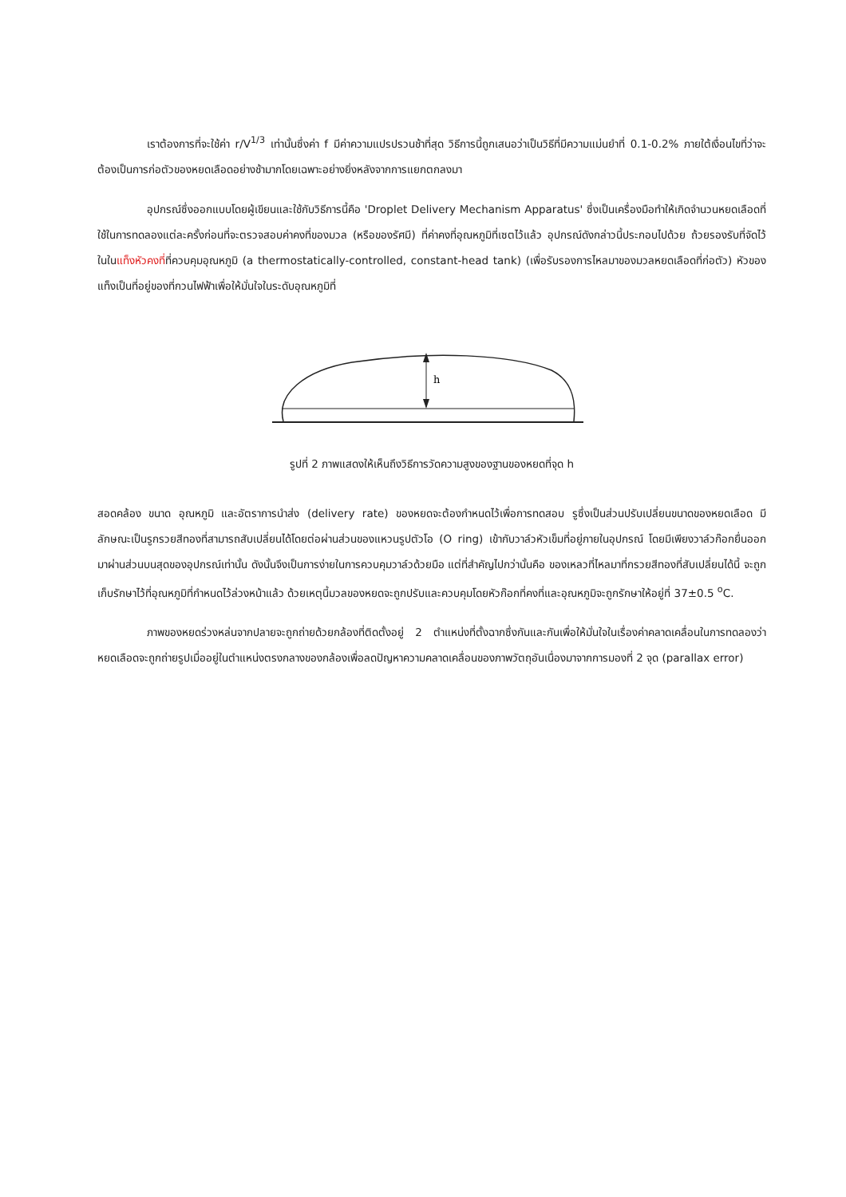เราต้องการที่จะใช้ค่า r/V<sup>1/3</sup> เท่านั้นซึ่งค่า f มีค่าความแปรปรวนช้าที่สุด วิธีการนี้ถูกเสนอว่าเป็นวิธีที่มีความแม่นยำที่ 0.1-0.2% ภายใต้เงื่อนไขที่ว่าจะต้องเป็นการก่อตัวของหยดเลือดอย่างช้ามากโดยเฉพาะอย่างยิ่งหลังจากการแยกตกลงมา
อุปกรณ์ซึ่งออกแบบโดยผู้เขียนและใช้กับวิธีการนี้คือ 'Droplet Delivery Mechanism Apparatus' ซึ่งเป็นเครื่องมือทำให้เกิดจำนวนหยดเลือดที่ใช้ในการทดลองแต่ละครั้งก่อนที่จะตรวจสอบค่าคงที่ของมวล (หรือของรัศมี) ที่ค่าคงที่อุณหภูมิที่เซตไว้แล้ว อุปกรณ์ดังกล่าวนี้ประกอบไปด้วย ถ้วยรองรับที่จัดไว้ในในแท็งหัวคงที่ที่ควบคุมอุณหภูมิ (a thermostatically-controlled, constant-head tank) (เพื่อรับรองการไหลมาของมวลหยดเลือดที่ก่อตัว) หัวของแท็งเป็นที่อยู่ของที่กวนไฟฟ้าเพื่อให้มั่นใจในระดับอุณหภูมิที่
h
รูปที่ 2 ภาพแสดงให้เห็นถึงวิธีการวัดความสูงของฐานของหยดที่จุด h
สอดคล้อง ขนาด อุณหภูมิ และอัตราการนำส่ง (delivery rate) ของหยดจะต้องกำหนดไว้เพื่อการทดสอบ รูซึ่งเป็นส่วนปรับเปลี่ยนขนาดของหยดเลือด มีลักษณะเป็นรูกรวยสีทองที่สามารถสับเปลี่ยนได้โดยต่อผ่านส่วนของแหวนรูปตัวโอ (O ring) เข้ากับวาล์วหัวเข็มที่อยู่ภายในอุปกรณ์ โดยมีเพียงวาล์วก๊อกยื่นออกมาผ่านส่วนบนสุดของอุปกรณ์เท่านั้น ดังนั้นจึงเป็นการง่ายในการควบคุมวาล์วด้วยมือ แต่ที่สำคัญไปกว่านั้นคือ ของเหลวที่ไหลมาที่กรวยสีทองที่สับเปลี่ยนได้นี้ จะถูกเก็บรักษาไว้ที่อุณหภูมิที่กำหนดไว้ล่วงหน้าแล้ว ด้วยเหตุนี้มวลของหยดจะถูกปรับและควบคุมโดยหัวก๊อกที่คงที่และอุณหภูมิจะถูกรักษาให้อยู่ที่ 37±0.5 <sup>o</sup>C.
ภาพของหยดร่วงหล่นจากปลายจะถูกถ่ายด้วยกล้องที่ติดตั้งอยู่ 2 ตำแหน่งที่ตั้งฉากซึ่งกันและกันเพื่อให้มั่นใจในเรื่องค่าคลาดเคลื่อนในการทดลองว่า หยดเลือดจะถูกถ่ายรูปเมื่ออยู่ในตำแหน่งตรงกลางของกล้องเพื่อลดปัญหาความคลาดเคลื่อนของภาพวัตถุอันเนื่องมาจากการมองที่ 2 จุด (parallax error)